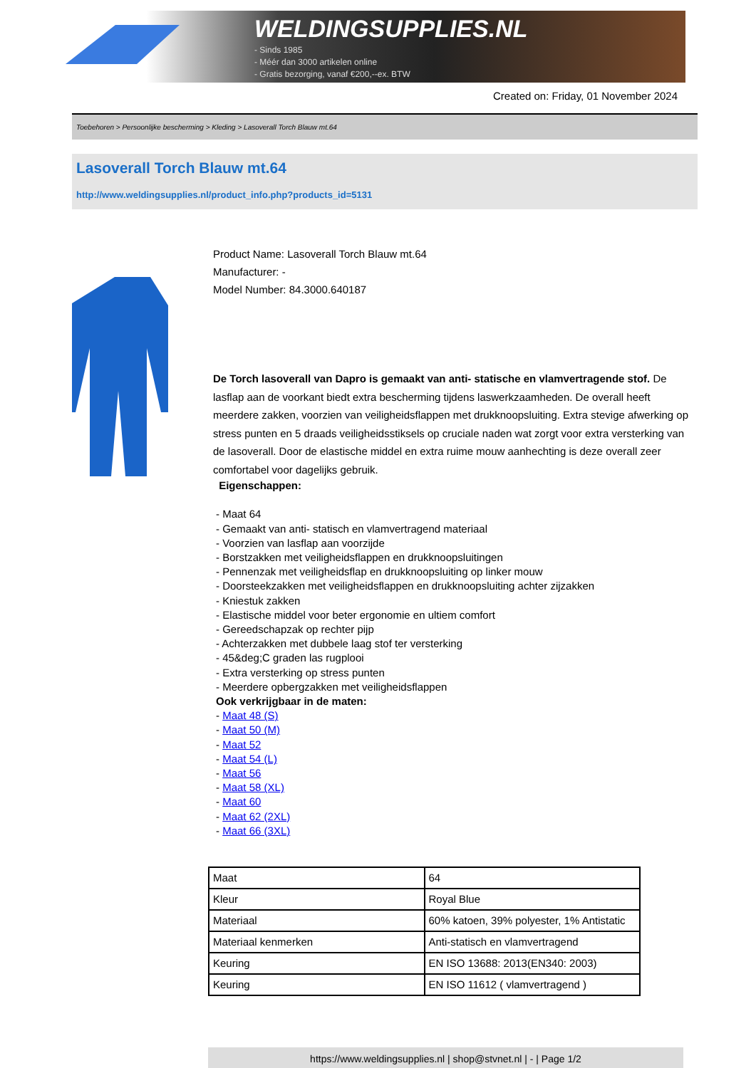WELDINGSUPPLIES.NL
- Sinds 1985
- Méér dan 3000 artikelen online
- Gratis bezorging, vanaf €200,--ex. BTW
Created on: Friday, 01 November 2024
Toebehoren > Persoonlijke bescherming > Kleding > Lasoverall Torch Blauw mt.64
Lasoverall Torch Blauw mt.64
http://www.weldingsupplies.nl/product_info.php?products_id=5131
Product Name: Lasoverall Torch Blauw mt.64
Manufacturer: -
Model Number: 84.3000.640187
De Torch lasoverall van Dapro is gemaakt van anti- statische en vlamvertragende stof. De lasflap aan de voorkant biedt extra bescherming tijdens laswerkzaamheden. De overall heeft meerdere zakken, voorzien van veiligheidsflappen met drukknoopsluiting. Extra stevige afwerking op stress punten en 5 draads veiligheidsstiksels op cruciale naden wat zorgt voor extra versterking van de lasoverall. Door de elastische middel en extra ruime mouw aanhechting is deze overall zeer comfortabel voor dagelijks gebruik.
Eigenschappen:
- Maat 64
- Gemaakt van anti- statisch en vlamvertragend materiaal
- Voorzien van lasflap aan voorzijde
- Borstzakken met veiligheidsflappen en drukknoopsluitingen
- Pennenzak met veiligheidsflap en drukknoopsluiting op linker mouw
- Doorsteekzakken met veiligheidsflappen en drukknoopsluiting achter zijzakken
- Kniestuk zakken
- Elastische middel voor beter ergonomie en ultiem comfort
- Gereedschapzak op rechter pijp
- Achterzakken met dubbele laag stof ter versterking
- 45&deg;C graden las rugplooi
- Extra versterking op stress punten
- Meerdere opbergzakken met veiligheidsflappen
Ook verkrijgbaar in de maten:
- Maat 48 (S)
- Maat 50 (M)
- Maat 52
- Maat 54 (L)
- Maat 56
- Maat 58 (XL)
- Maat 60
- Maat 62 (2XL)
- Maat 66 (3XL)
| Maat | 64 |
| Kleur | Royal Blue |
| Materiaal | 60% katoen, 39% polyester, 1% Antistatic |
| Materiaal kenmerken | Anti-statisch en vlamvertragend |
| Keuring | EN ISO 13688: 2013(EN340: 2003) |
| Keuring | EN ISO 11612 ( vlamvertragend ) |
https://www.weldingsupplies.nl | shop@stvnet.nl | - | Page 1/2